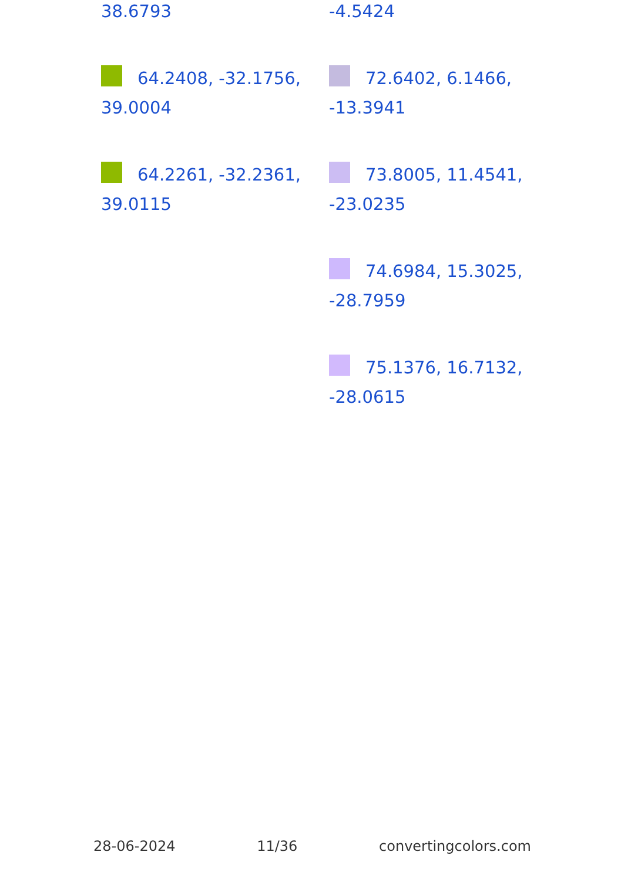38.6793
64.2408, -32.1756, 39.0004
64.2261, -32.2361, 39.0115
-4.5424
72.6402, 6.1466, -13.3941
73.8005, 11.4541, -23.0235
74.6984, 15.3025, -28.7959
75.1376, 16.7132, -28.0615
28-06-2024 11/36 convertingcolors.com